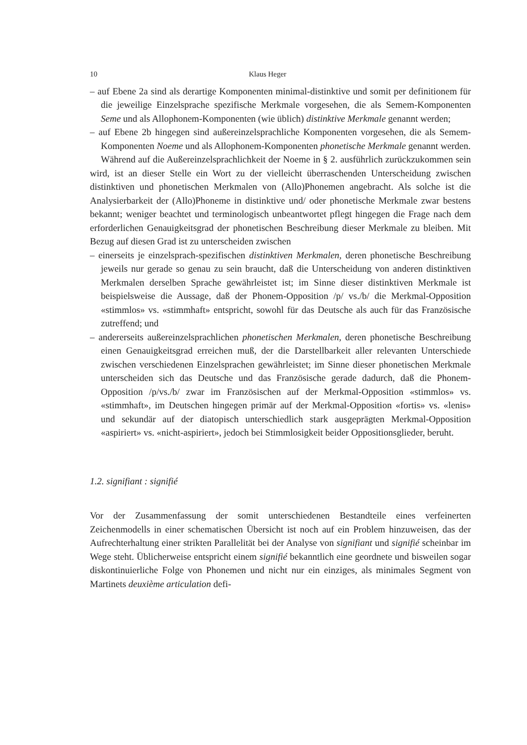10 Klaus Heger
– auf Ebene 2a sind als derartige Komponenten minimal-distinktive und somit per definitionem für die jeweilige Einzelsprache spezifische Merkmale vorgesehen, die als Semem-Komponenten Seme und als Allophonem-Komponenten (wie üblich) distinktive Merkmale genannt werden;
– auf Ebene 2b hingegen sind außereinzelsprachliche Komponenten vorgesehen, die als Semem-Komponenten Noeme und als Allophonem-Komponenten phonetische Merkmale genannt werden.
Während auf die Außereinzelsprachlichkeit der Noeme in § 2. ausführlich zurückzukommen sein wird, ist an dieser Stelle ein Wort zu der vielleicht überraschenden Unterscheidung zwischen distinktiven und phonetischen Merkmalen von (Allo)Phonemen angebracht. Als solche ist die Analysierbarkeit der (Allo)Phoneme in distinktive und/ oder phonetische Merkmale zwar bestens bekannt; weniger beachtet und terminologisch unbeantwortet pflegt hingegen die Frage nach dem erforderlichen Genauigkeitsgrad der phonetischen Beschreibung dieser Merkmale zu bleiben. Mit Bezug auf diesen Grad ist zu unterscheiden zwischen
– einerseits je einzelsprach-spezifischen distinktiven Merkmalen, deren phonetische Beschreibung jeweils nur gerade so genau zu sein braucht, daß die Unterscheidung von anderen distinktiven Merkmalen derselben Sprache gewährleistet ist; im Sinne dieser distinktiven Merkmale ist beispielsweise die Aussage, daß der Phonem-Opposition /p/ vs./b/ die Merkmal-Opposition «stimmlos» vs. «stimmhaft» entspricht, sowohl für das Deutsche als auch für das Französische zutreffend; und
– andererseits außereinzelsprachlichen phonetischen Merkmalen, deren phonetische Beschreibung einen Genauigkeitsgrad erreichen muß, der die Darstellbarkeit aller relevanten Unterschiede zwischen verschiedenen Einzelsprachen gewährleistet; im Sinne dieser phonetischen Merkmale unterscheiden sich das Deutsche und das Französische gerade dadurch, daß die Phonem-Opposition /p/vs./b/ zwar im Französischen auf der Merkmal-Opposition «stimmlos» vs. «stimmhaft», im Deutschen hingegen primär auf der Merkmal-Opposition «fortis» vs. «lenis» und sekundär auf der diatopisch unterschiedlich stark ausgeprägten Merkmal-Opposition «aspiriert» vs. «nicht-aspiriert», jedoch bei Stimmlosigkeit beider Oppositionsglieder, beruht.
1.2. signifiant : signifié
Vor der Zusammenfassung der somit unterschiedenen Bestandteile eines verfeinerten Zeichenmodells in einer schematischen Übersicht ist noch auf ein Problem hinzuweisen, das der Aufrechterhaltung einer strikten Parallelität bei der Analyse von signifiant und signifié scheinbar im Wege steht. Üblicherweise entspricht einem signifié bekanntlich eine geordnete und bisweilen sogar diskontinuierliche Folge von Phonemen und nicht nur ein einziges, als minimales Segment von Martinets deuxième articulation defi-